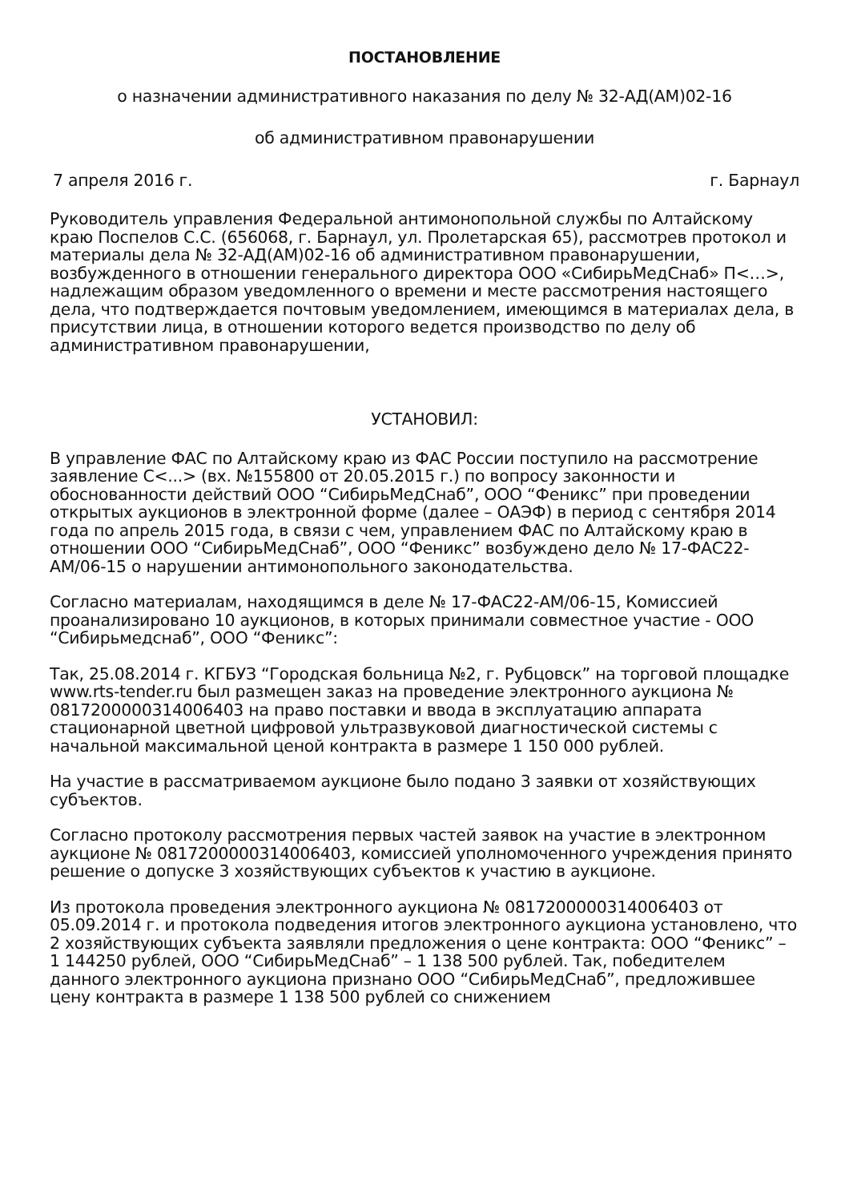ПОСТАНОВЛЕНИЕ
о назначении административного наказания по делу № 32-АД(АМ)02-16
об административном правонарушении
7 апреля 2016 г. г. Барнаул
Руководитель управления Федеральной антимонопольной службы по Алтайскому краю Поспелов С.С. (656068, г. Барнаул, ул. Пролетарская 65), рассмотрев протокол и материалы дела № 32-АД(АМ)02-16 об административном правонарушении, возбужденного в отношении генерального директора ООО «СибирьМедСнаб» П<…>, надлежащим образом уведомленного о времени и месте рассмотрения настоящего дела, что подтверждается почтовым уведомлением, имеющимся в материалах дела, в присутствии лица, в отношении которого ведется производство по делу об административном правонарушении,
УСТАНОВИЛ:
В управление ФАС по Алтайскому краю из ФАС России поступило на рассмотрение заявление С<...> (вх. №155800 от 20.05.2015 г.) по вопросу законности и обоснованности действий ООО “СибирьМедСнаб”, ООО “Феникс” при проведении открытых аукционов в электронной форме (далее – ОАЭФ) в период с сентября 2014 года по апрель 2015 года, в связи с чем, управлением ФАС по Алтайскому краю в отношении ООО “СибирьМедСнаб”, ООО “Феникс” возбуждено дело № 17-ФАС22-АМ/06-15 о нарушении антимонопольного законодательства.
Согласно материалам, находящимся в деле № 17-ФАС22-АМ/06-15, Комиссией проанализировано 10 аукционов, в которых принимали совместное участие - ООО “Сибирьмедснаб”, ООО “Феникс”:
Так, 25.08.2014 г. КГБУЗ “Городская больница №2, г. Рубцовск” на торговой площадке www.rts-tender.ru был размещен заказ на проведение электронного аукциона № 0817200000314006403 на право поставки и ввода в эксплуатацию аппарата стационарной цветной цифровой ультразвуковой диагностической системы с начальной максимальной ценой контракта в размере 1 150 000 рублей.
На участие в рассматриваемом аукционе было подано 3 заявки от хозяйствующих субъектов.
Согласно протоколу рассмотрения первых частей заявок на участие в электронном аукционе № 0817200000314006403, комиссией уполномоченного учреждения принято решение о допуске 3 хозяйствующих субъектов к участию в аукционе.
Из протокола проведения электронного аукциона № 0817200000314006403 от 05.09.2014 г. и протокола подведения итогов электронного аукциона установлено, что 2 хозяйствующих субъекта заявляли предложения о цене контракта: ООО “Феникс” – 1 144250 рублей, ООО “СибирьМедСнаб” – 1 138 500 рублей. Так, победителем данного электронного аукциона признано ООО “СибирьМедСнаб”, предложившее цену контракта в размере 1 138 500 рублей со снижением